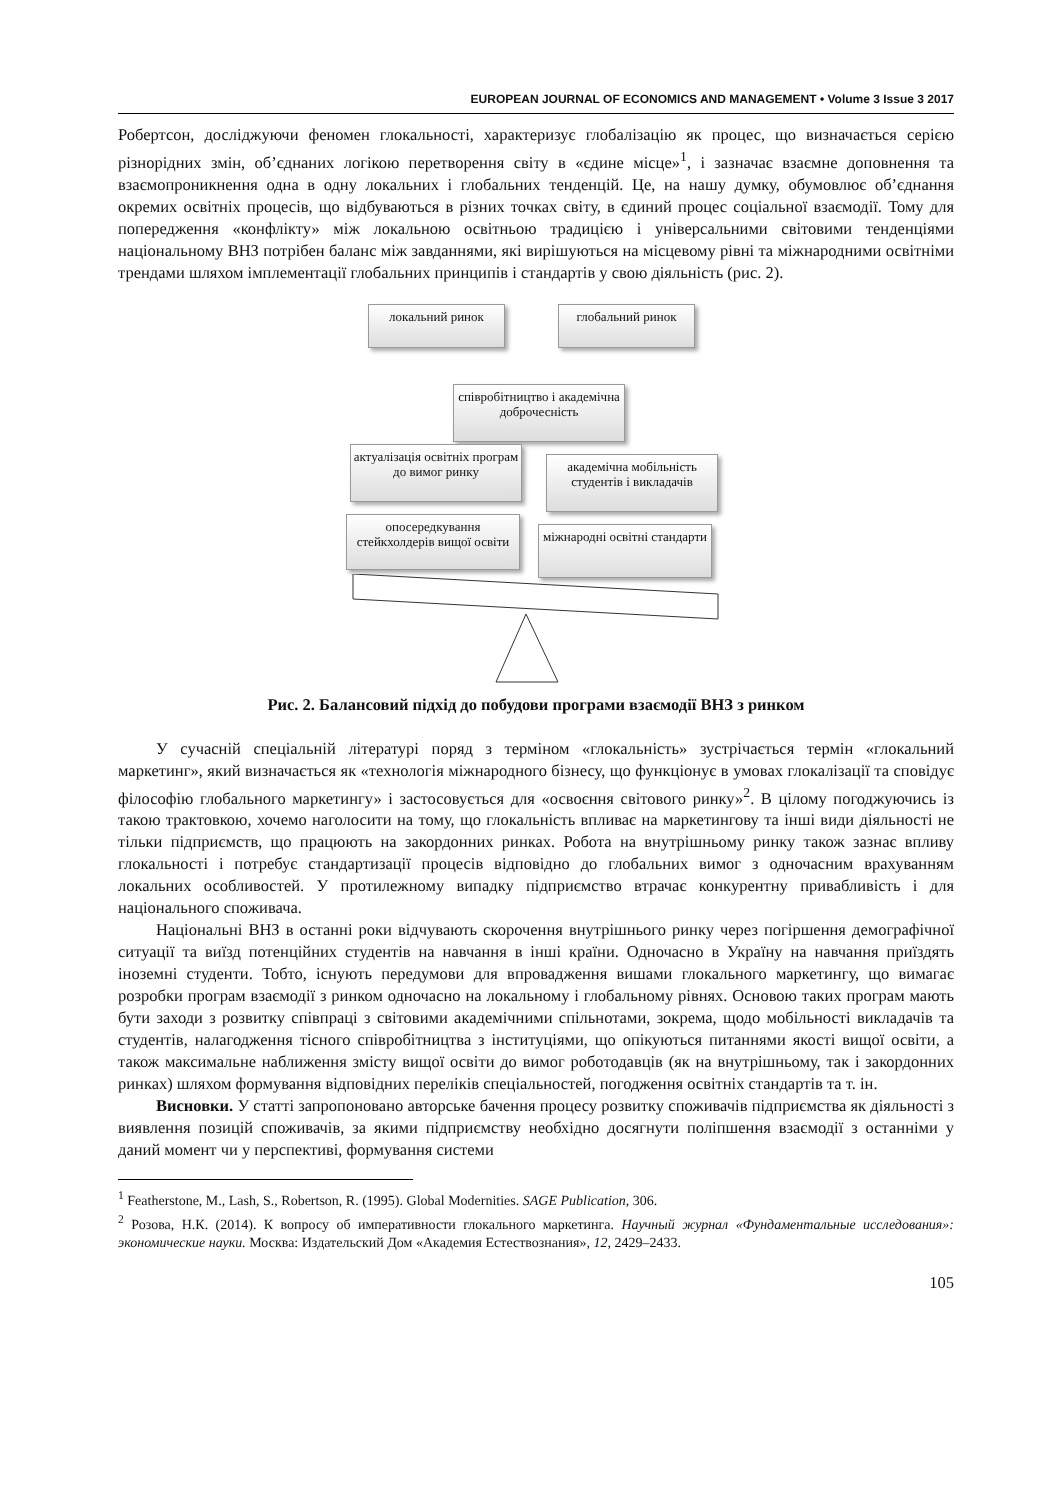EUROPEAN JOURNAL OF ECONOMICS AND MANAGEMENT • Volume 3 Issue 3 2017
Робертсон, досліджуючи феномен глокальності, характеризує глобалізацію як процес, що визначається серією різнорідних змін, об’єднаних логікою перетворення світу в «єдине місце»<sup>1</sup>, і зазначає взаємне доповнення та взаємопроникнення одна в одну локальних і глобальних тенденцій. Це, на нашу думку, обумовлює об’єднання окремих освітніх процесів, що відбуваються в різних точках світу, в єдиний процес соціальної взаємодії. Тому для попередження «конфлікту» між локальною освітньою традицією і універсальними світовими тенденціями національному ВНЗ потрібен баланс між завданнями, які вирішуються на місцевому рівні та міжнародними освітніми трендами шляхом імплементації глобальних принципів і стандартів у свою діяльність (рис. 2).
локальний ринок глобальний ринок
співробітництво і академічна доброчесність
актуалізація освітніх програм до вимог ринку
академічна мобільність студентів і викладачів
опосередкування стейкхолдерів вищої освіти
міжнародні освітні стандарти
Рис. 2. Балансовий підхід до побудови програми взаємодії ВНЗ з ринком
У сучасній спеціальній літературі поряд з терміном «глокальність» зустрічається термін «глокальний маркетинг», який визначається як «технологія міжнародного бізнесу, що функціонує в умовах глокалізації та сповідує філософію глобального маркетингу» і застосовується для «освоєння світового ринку»<sup>2</sup>. В цілому погоджуючись із такою трактовкою, хочемо наголосити на тому, що глокальність впливає на маркетингову та інші види діяльності не тільки підприємств, що працюють на закордонних ринках. Робота на внутрішньому ринку також зазнає впливу глокальності і потребує стандартизації процесів відповідно до глобальних вимог з одночасним врахуванням локальних особливостей. У протилежному випадку підприємство втрачає конкурентну привабливість і для національного споживача.
Національні ВНЗ в останні роки відчувають скорочення внутрішнього ринку через погіршення демографічної ситуації та виїзд потенційних студентів на навчання в інші країни. Одночасно в Україну на навчання приїздять іноземні студенти. Тобто, існують передумови для впровадження вишами глокального маркетингу, що вимагає розробки програм взаємодії з ринком одночасно на локальному і глобальному рівнях. Основою таких програм мають бути заходи з розвитку співпраці з світовими академічними спільнотами, зокрема, щодо мобільності викладачів та студентів, налагодження тісного співробітництва з інституціями, що опікуються питаннями якості вищої освіти, а також максимальне наближення змісту вищої освіти до вимог роботодавців (як на внутрішньому, так і закордонних ринках) шляхом формування відповідних переліків спеціальностей, погодження освітніх стандартів та т. ін.
Висновки. У статті запропоновано авторське бачення процесу розвитку споживачів підприємства як діяльності з виявлення позицій споживачів, за якими підприємству необхідно досягнути поліпшення взаємодії з останніми у даний момент чи у перспективі, формування системи
<sup>1</sup> Featherstone, M., Lash, S., Robertson, R. (1995). Global Modernities. SAGE Publication, 306.
<sup>2</sup> Розова, Н.К. (2014). К вопросу об императивности глокального маркетинга. Научный журнал «Фундаментальные исследования»: экономические науки. Москва: Издательский Дом «Академия Естествознания», 12, 2429–2433.
105